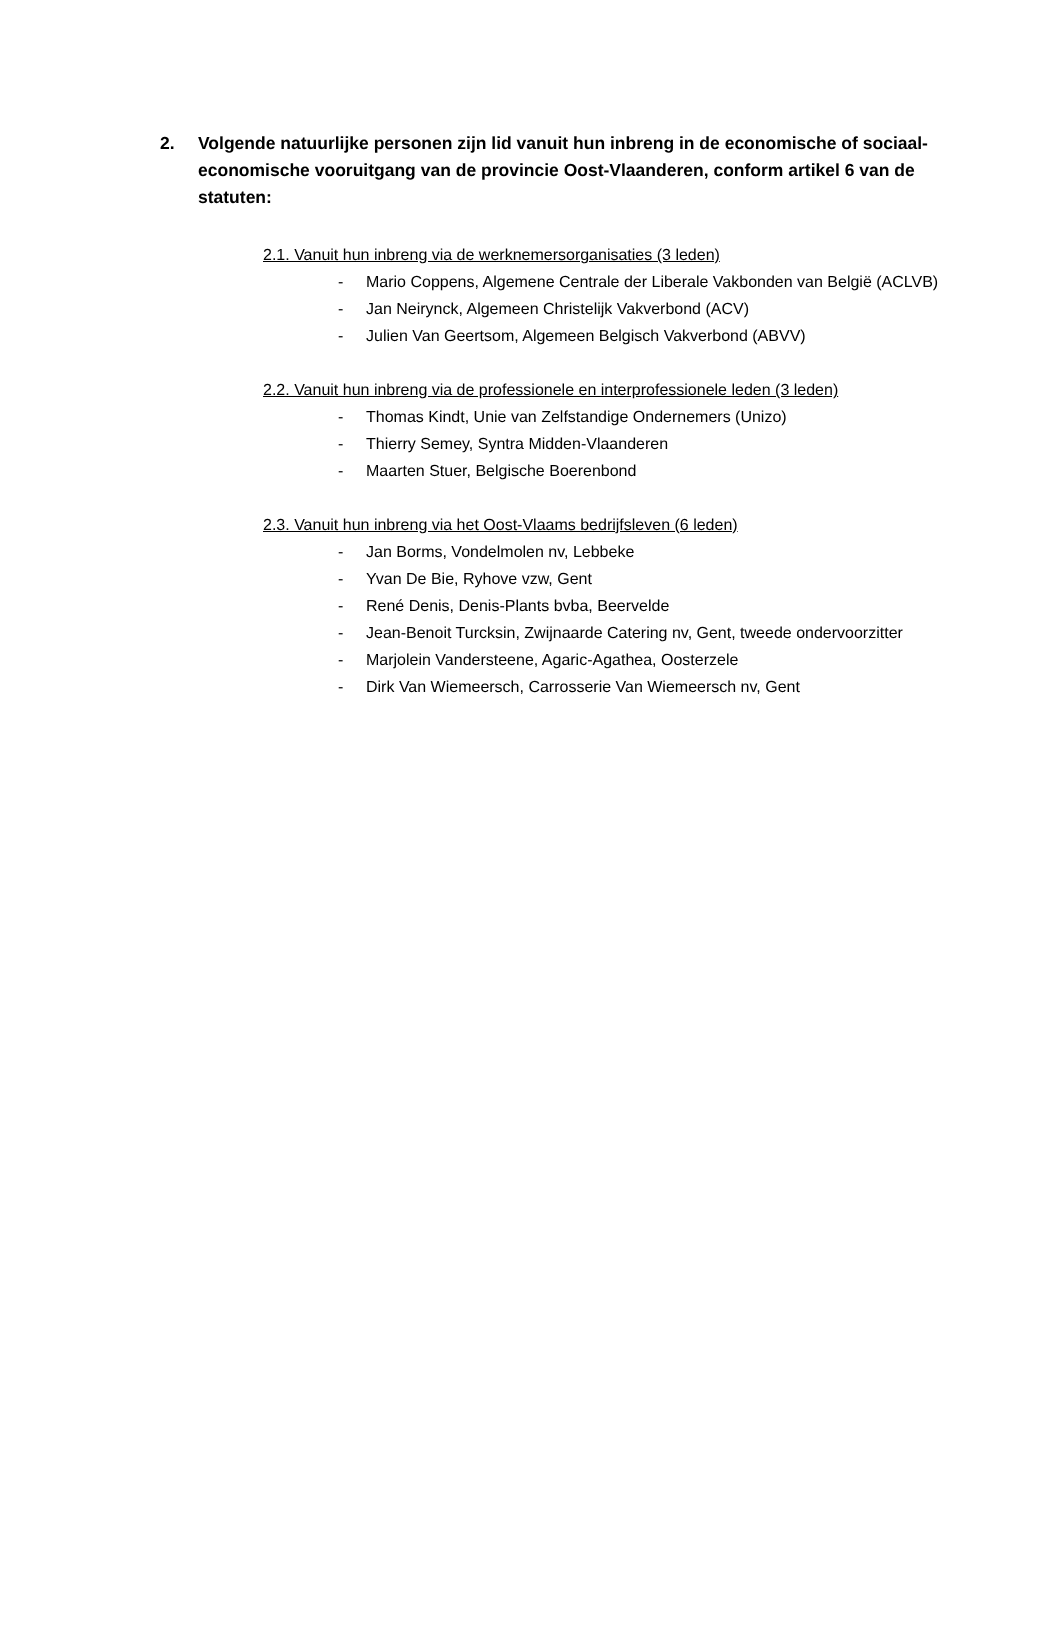2. Volgende natuurlijke personen zijn lid vanuit hun inbreng in de economische of sociaal-economische vooruitgang van de provincie Oost-Vlaanderen, conform artikel 6 van de statuten:
2.1. Vanuit hun inbreng via de werknemersorganisaties (3 leden)
- Mario Coppens, Algemene Centrale der Liberale Vakbonden van België (ACLVB)
- Jan Neirynck, Algemeen Christelijk Vakverbond (ACV)
- Julien Van Geertsom, Algemeen Belgisch Vakverbond (ABVV)
2.2. Vanuit hun inbreng via de professionele en interprofessionele leden (3 leden)
- Thomas Kindt, Unie van Zelfstandige Ondernemers (Unizo)
- Thierry Semey, Syntra Midden-Vlaanderen
- Maarten Stuer, Belgische Boerenbond
2.3. Vanuit hun inbreng via het Oost-Vlaams bedrijfsleven (6 leden)
- Jan Borms, Vondelmolen nv, Lebbeke
- Yvan De Bie, Ryhove vzw, Gent
- René Denis, Denis-Plants bvba, Beervelde
- Jean-Benoit Turcksin, Zwijnaarde Catering nv, Gent, tweede ondervoorzitter
- Marjolein Vandersteene, Agaric-Agathea, Oosterzele
- Dirk Van Wiemeersch, Carrosserie Van Wiemeersch nv, Gent